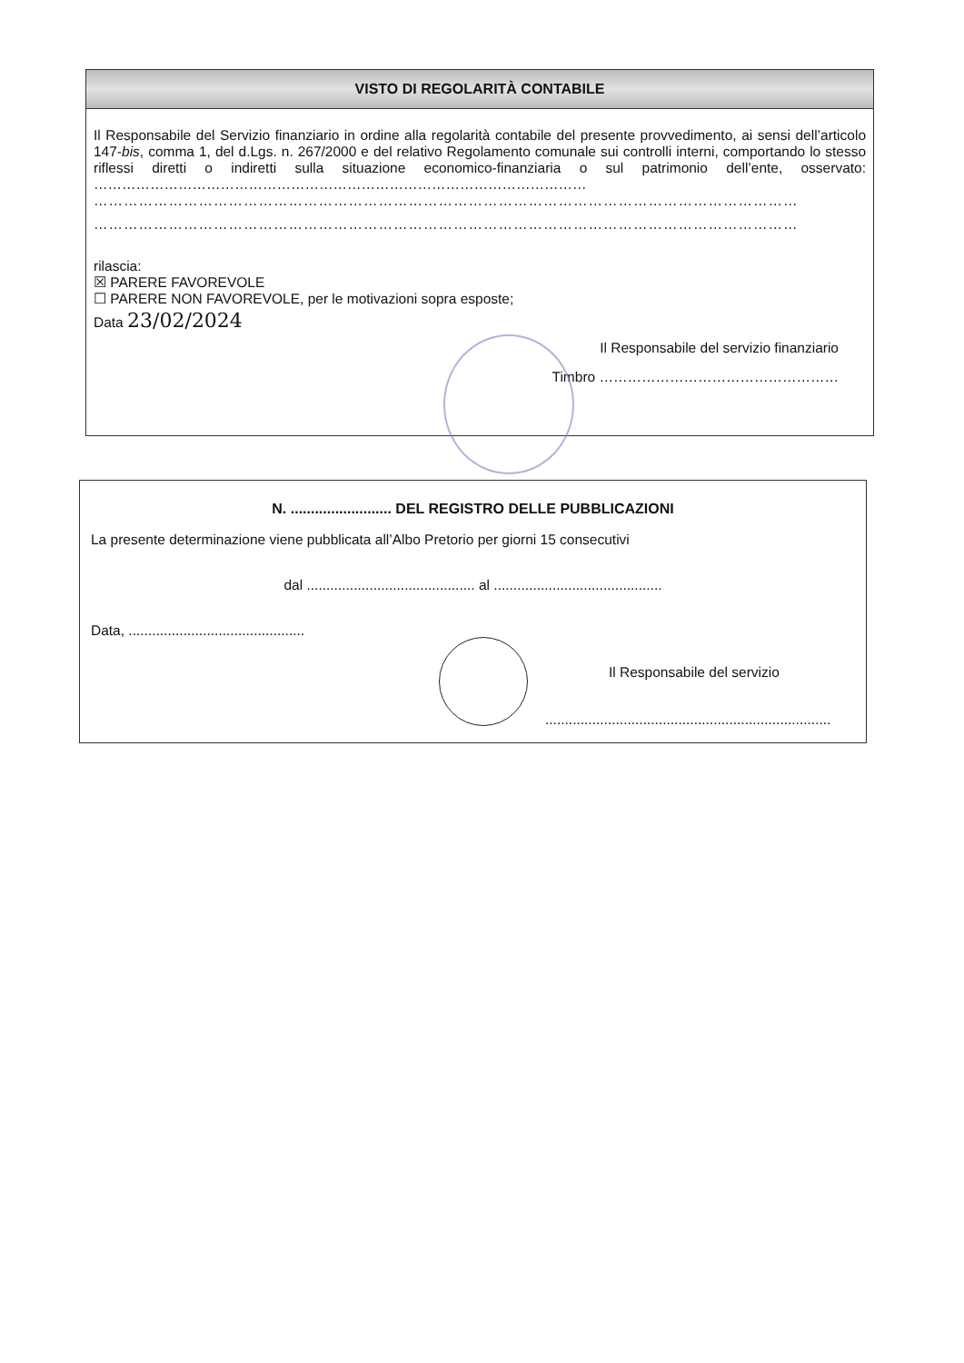VISTO DI REGOLARITÀ CONTABILE
Il Responsabile del Servizio finanziario in ordine alla regolarità contabile del presente provvedimento, ai sensi dell’articolo 147-bis, comma 1, del d.Lgs. n. 267/2000 e del relativo Regolamento comunale sui controlli interni, comportando lo stesso riflessi diretti o indiretti sulla situazione economico-finanziaria o sul patrimonio dell’ente, osservato: ……………………………………………………………………………………………
……………………………………………………………………………………………………………………………
……………………………………………………………………………………………………………………………
rilascia:
☒ PARERE FAVOREVOLE
☐ PARERE NON FAVOREVOLE, per le motivazioni sopra esposte;
Data 23/02/2024
Il Responsabile del servizio finanziario
Timbro ……………………………………………
N. ......................... DEL REGISTRO DELLE PUBBLICAZIONI
La presente determinazione viene pubblicata all’Albo Pretorio per giorni 15 consecutivi
dal ........................................... al ...........................................
Data, .............................................
Il Responsabile del servizio
.........................................................................